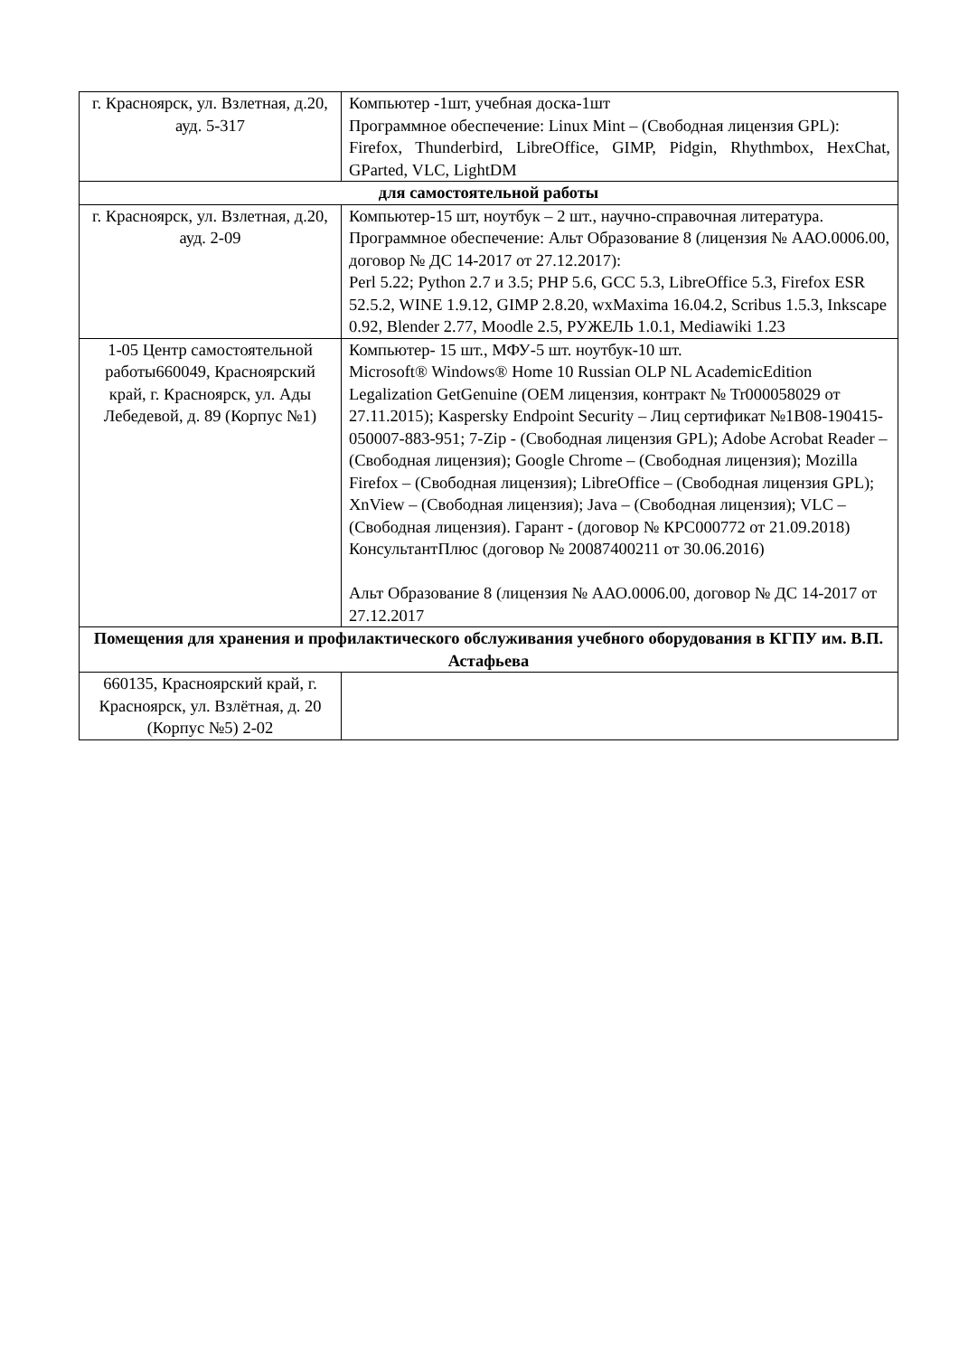| г. Красноярск, ул. Взлетная, д.20, ауд. 5-317 | Компьютер -1шт, учебная доска-1шт Программное обеспечение: Linux Mint – (Свободная лицензия GPL): Firefox, Thunderbird, LibreOffice, GIMP, Pidgin, Rhythmbox, HexChat, GParted, VLC, LightDM |
| для самостоятельной работы | |
| г. Красноярск, ул. Взлетная, д.20, ауд. 2-09 | Компьютер-15 шт, ноутбук – 2 шт., научно-справочная литература. Программное обеспечение: Альт Образование 8 (лицензия № ААО.0006.00, договор № ДС 14-2017 от 27.12.2017): Perl 5.22; Python 2.7 и 3.5; PHP 5.6, GCC 5.3, LibreOffice 5.3, Firefox ESR 52.5.2, WINE 1.9.12, GIMP 2.8.20, wxMaxima 16.04.2, Scribus 1.5.3, Inkscape 0.92, Blender 2.77, Moodle 2.5, РУЖЕЛЬ 1.0.1, Mediawiki 1.23 |
| 1-05 Центр самостоятельной работы660049, Красноярский край, г. Красноярск, ул. Ады Лебедевой, д. 89 (Корпус №1) | Компьютер- 15 шт., МФУ-5 шт. ноутбук-10 шт. Microsoft® Windows® Home 10 Russian OLP NL AcademicEdition Legalization GetGenuine (OEM лицензия, контракт № Tr000058029 от 27.11.2015); Kaspersky Endpoint Security – Лиц сертификат №1B08-190415-050007-883-951; 7-Zip - (Свободная лицензия GPL); Adobe Acrobat Reader – (Свободная лицензия); Google Chrome – (Свободная лицензия); Mozilla Firefox – (Свободная лицензия); LibreOffice – (Свободная лицензия GPL); XnView – (Свободная лицензия); Java – (Свободная лицензия); VLC – (Свободная лицензия). Гарант - (договор № КРС000772 от 21.09.2018) КонсультантПлюс (договор № 20087400211 от 30.06.2016) Альт Образование 8 (лицензия № ААО.0006.00, договор № ДС 14-2017 от 27.12.2017 |
| Помещения для хранения и профилактического обслуживания учебного оборудования в КГПУ им. В.П. Астафьева | |
| 660135, Красноярский край, г. Красноярск, ул. Взлётная, д. 20 (Корпус №5) 2-02 | |